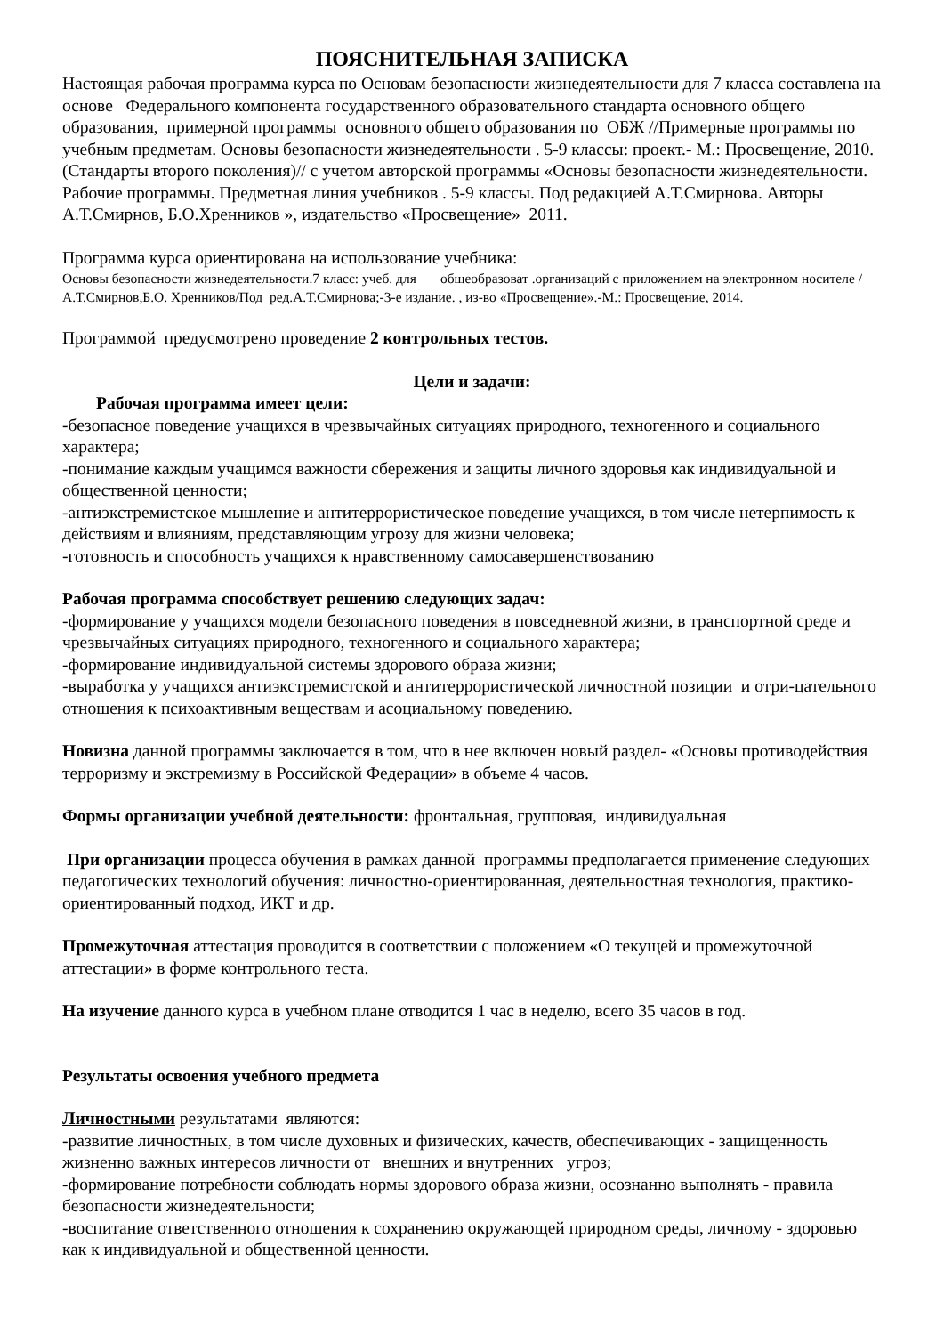ПОЯСНИТЕЛЬНАЯ ЗАПИСКА
Настоящая рабочая программа курса по Основам безопасности жизнедеятельности для 7 класса составлена на основе Федерального компонента государственного образовательного стандарта основного общего образования, примерной программы основного общего образования по ОБЖ //Примерные программы по учебным предметам. Основы безопасности жизнедеятельности . 5-9 классы: проект.- М.: Просвещение, 2010. (Стандарты второго поколения)// с учетом авторской программы «Основы безопасности жизнедеятельности. Рабочие программы. Предметная линия учебников . 5-9 классы. Под редакцией А.Т.Смирнова. Авторы А.Т.Смирнов, Б.О.Хренников », издательство «Просвещение» 2011.
Программа курса ориентирована на использование учебника:
Основы безопасности жизнедеятельности.7 класс: учеб. для общеобразоват .организаций с приложением на электронном носителе / А.Т.Смирнов,Б.О. Хренников/Под ред.А.Т.Смирнова;-3-е издание. , из-во «Просвещение».-М.: Просвещение, 2014.
Программой предусмотрено проведение 2 контрольных тестов.
Цели и задачи:
Рабочая программа имеет цели:
-безопасное поведение учащихся в чрезвычайных ситуациях природного, техногенного и социального характера;
-понимание каждым учащимся важности сбережения и защиты личного здоровья как индивидуальной и общественной ценности;
-антиэкстремистское мышление и антитеррористическое поведение учащихся, в том числе нетерпимость к действиям и влияниям, представляющим угрозу для жизни человека;
-готовность и способность учащихся к нравственному самосавершенствованию
Рабочая программа способствует решению следующих задач:
-формирование у учащихся модели безопасного поведения в повседневной жизни, в транспортной среде и чрезвычайных ситуациях природного, техногенного и социального характера;
-формирование индивидуальной системы здорового образа жизни;
-выработка у учащихся антиэкстремистской и антитеррористической личностной позиции и отри-цательного отношения к психоактивным веществам и асоциальному поведению.
Новизна данной программы заключается в том, что в нее включен новый раздел- «Основы противодействия терроризму и экстремизму в Российской Федерации» в объеме 4 часов.
Формы организации учебной деятельности: фронтальная, групповая, индивидуальная
При организации процесса обучения в рамках данной программы предполагается применение следующих педагогических технологий обучения: личностно-ориентированная, деятельностная технология, практико-ориентированный подход, ИКТ и др.
Промежуточная аттестация проводится в соответствии с положением «О текущей и промежуточной аттестации» в форме контрольного теста.
На изучение данного курса в учебном плане отводится 1 час в неделю, всего 35 часов в год.
Результаты освоения учебного предмета
Личностными результатами являются:
-развитие личностных, в том числе духовных и физических, качеств, обеспечивающих - защищенность жизненно важных интересов личности от внешних и внутренних угроз;
-формирование потребности соблюдать нормы здорового образа жизни, осознанно выполнять - правила безопасности жизнедеятельности;
-воспитание ответственного отношения к сохранению окружающей природном среды, личному - здоровью как к индивидуальной и общественной ценности.